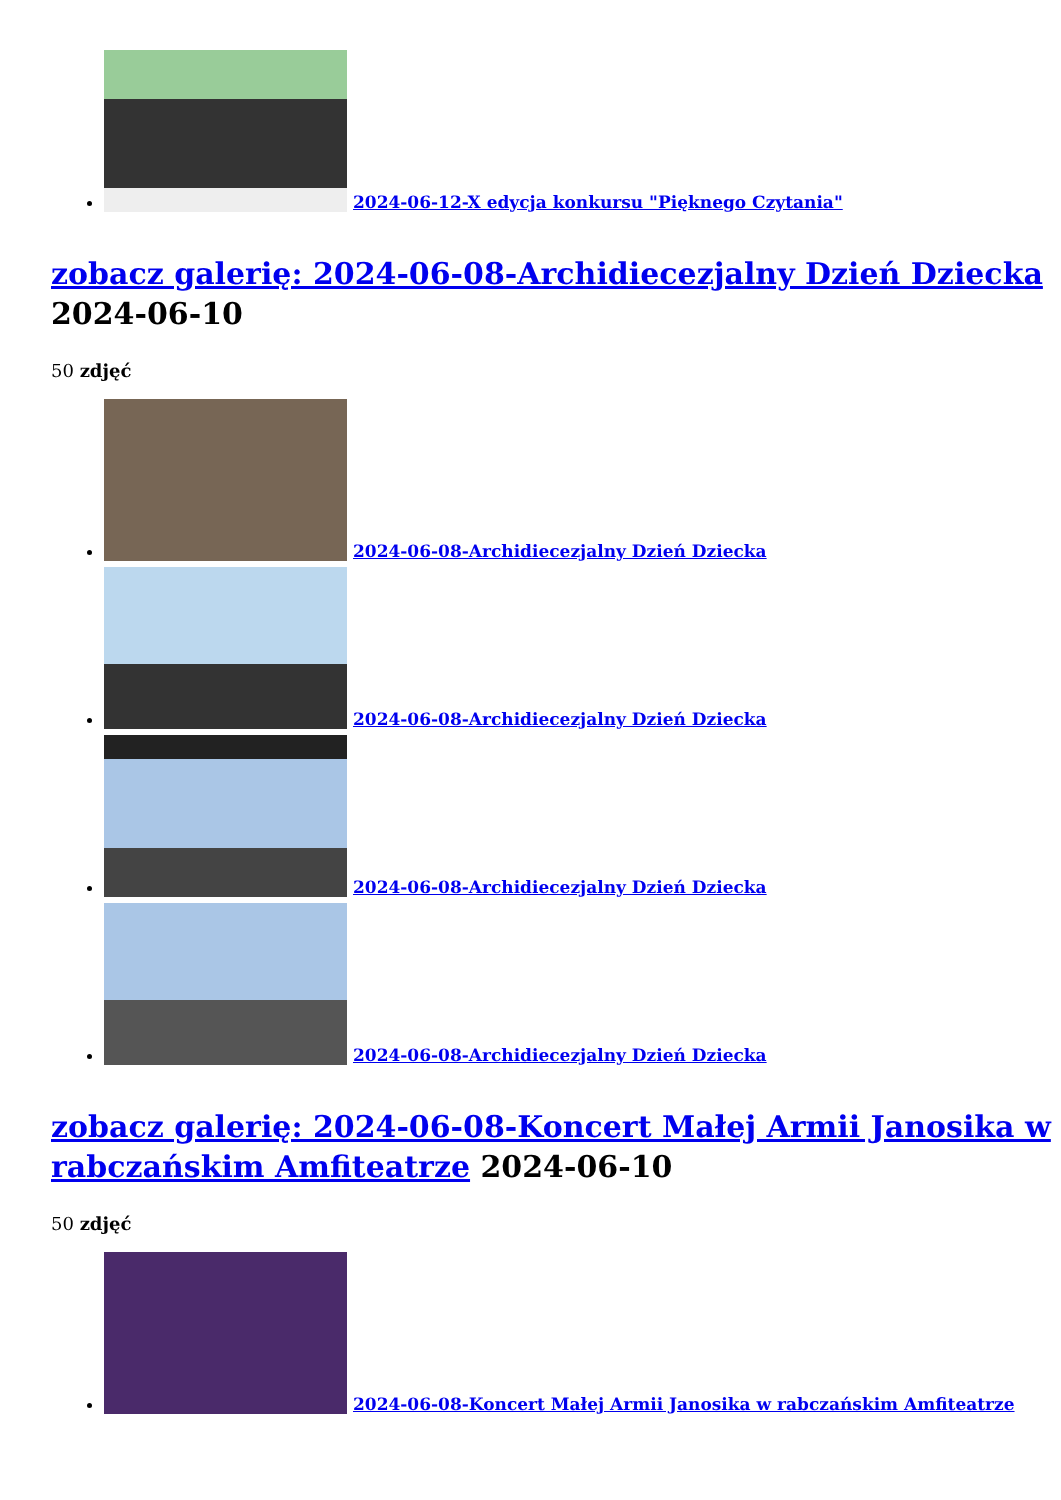2024-06-12-X edycja konkursu "Pięknego Czytania"
zobacz galerię: 2024-06-08-Archidiecezjalny Dzień Dziecka
2024-06-10
50 zdjęć
2024-06-08-Archidiecezjalny Dzień Dziecka
2024-06-08-Archidiecezjalny Dzień Dziecka
2024-06-08-Archidiecezjalny Dzień Dziecka
2024-06-08-Archidiecezjalny Dzień Dziecka
zobacz galerię: 2024-06-08-Koncert Małej Armii Janosika w rabczańskim Amfiteatrze 2024-06-10
50 zdjęć
2024-06-08-Koncert Małej Armii Janosika w rabczańskim Amfiteatrze